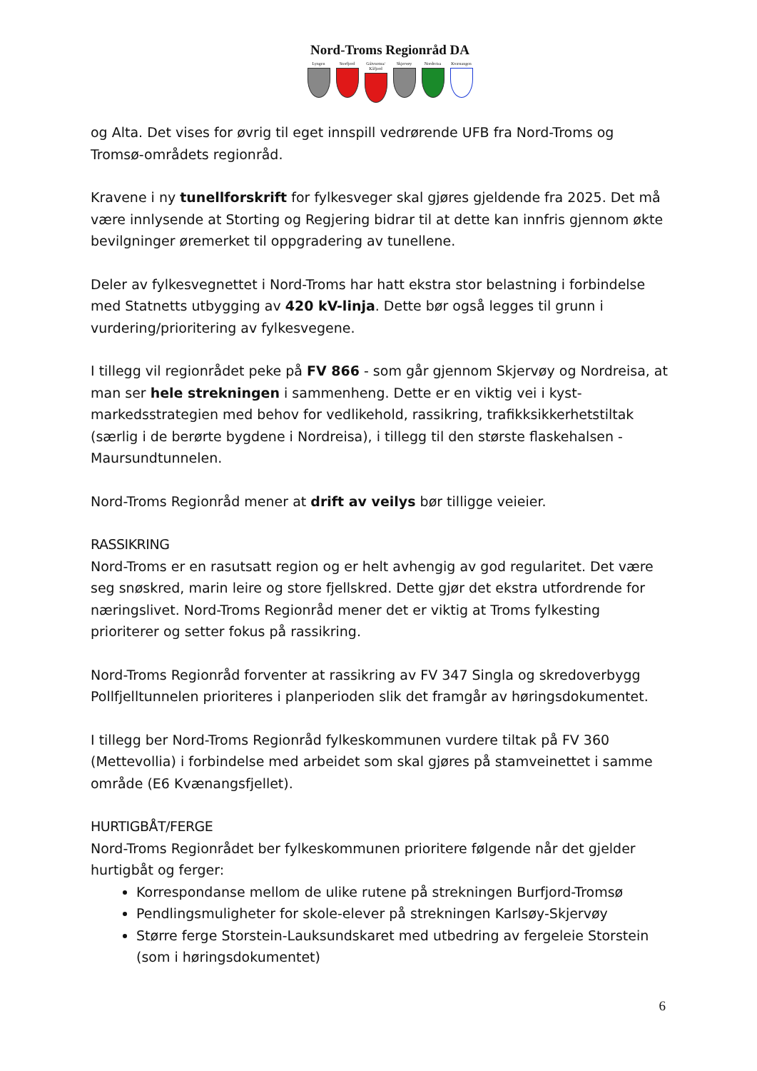Nord-Troms Regionråd DA
Lyngen Storfjord
Gáivuotna/ Kåfjord
Skjervøy Nordreisa
Kvænangen
og Alta. Det vises for øvrig til eget innspill vedrørende UFB fra Nord-Troms og Tromsø-områdets regionråd.
Kravene i ny tunellforskrift for fylkesveger skal gjøres gjeldende fra 2025. Det må være innlysende at Storting og Regjering bidrar til at dette kan innfris gjennom økte bevilgninger øremerket til oppgradering av tunellene.
Deler av fylkesvegnettet i Nord-Troms har hatt ekstra stor belastning i forbindelse med Statnetts utbygging av 420 kV-linja. Dette bør også legges til grunn i vurdering/prioritering av fylkesvegene.
I tillegg vil regionrådet peke på FV 866 - som går gjennom Skjervøy og Nordreisa, at man ser hele strekningen i sammenheng. Dette er en viktig vei i kyst-markedsstrategien med behov for vedlikehold, rassikring, trafikksikkerhetstiltak (særlig i de berørte bygdene i Nordreisa), i tillegg til den største flaskehalsen - Maursundtunnelen.
Nord-Troms Regionråd mener at drift av veilys bør tilligge veieier.
RASSIKRING
Nord-Troms er en rasutsatt region og er helt avhengig av god regularitet. Det være seg snøskred, marin leire og store fjellskred. Dette gjør det ekstra utfordrende for næringslivet. Nord-Troms Regionråd mener det er viktig at Troms fylkesting prioriterer og setter fokus på rassikring.
Nord-Troms Regionråd forventer at rassikring av FV 347 Singla og skredoverbygg Pollfjelltunnelen prioriteres i planperioden slik det framgår av høringsdokumentet.
I tillegg ber Nord-Troms Regionråd fylkeskommunen vurdere tiltak på FV 360 (Mettevollia) i forbindelse med arbeidet som skal gjøres på stamveinettet i samme område (E6 Kvænangsfjellet).
HURTIGBÅT/FERGE
Nord-Troms Regionrådet ber fylkeskommunen prioritere følgende når det gjelder hurtigbåt og ferger:
Korrespondanse mellom de ulike rutene på strekningen Burfjord-Tromsø
Pendlingsmuligheter for skole-elever på strekningen Karlsøy-Skjervøy
Større ferge Storstein-Lauksundskaret med utbedring av fergeleie Storstein (som i høringsdokumentet)
6